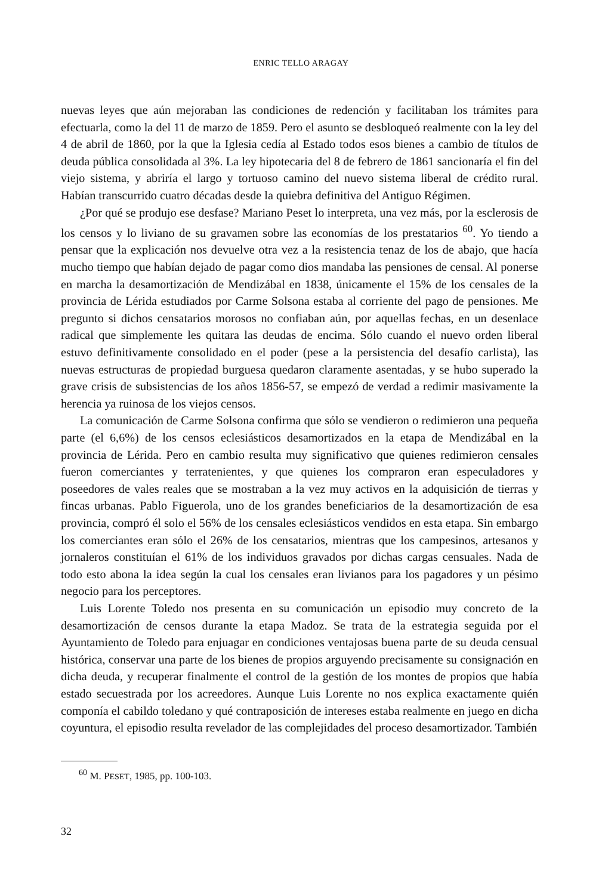ENRIC TELLO ARAGAY
nuevas leyes que aún mejoraban las condiciones de redención y facilitaban los trámites para efectuarla, como la del 11 de marzo de 1859. Pero el asunto se desbloqueó realmente con la ley del 4 de abril de 1860, por la que la Iglesia cedía al Estado todos esos bienes a cambio de títulos de deuda pública consolidada al 3%. La ley hipotecaria del 8 de febrero de 1861 sancionaría el fin del viejo sistema, y abriría el largo y tortuoso camino del nuevo sistema liberal de crédito rural. Habían transcurrido cuatro décadas desde la quiebra definitiva del Antiguo Régimen.
¿Por qué se produjo ese desfase? Mariano Peset lo interpreta, una vez más, por la esclerosis de los censos y lo liviano de su gravamen sobre las economías de los prestatarios <sup>60</sup>. Yo tiendo a pensar que la explicación nos devuelve otra vez a la resistencia tenaz de los de abajo, que hacía mucho tiempo que habían dejado de pagar como dios mandaba las pensiones de censal. Al ponerse en marcha la desamortización de Mendizábal en 1838, únicamente el 15% de los censales de la provincia de Lérida estudiados por Carme Solsona estaba al corriente del pago de pensiones. Me pregunto si dichos censatarios morosos no confiaban aún, por aquellas fechas, en un desenlace radical que simplemente les quitara las deudas de encima. Sólo cuando el nuevo orden liberal estuvo definitivamente consolidado en el poder (pese a la persistencia del desafío carlista), las nuevas estructuras de propiedad burguesa quedaron claramente asentadas, y se hubo superado la grave crisis de subsistencias de los años 1856-57, se empezó de verdad a redimir masivamente la herencia ya ruinosa de los viejos censos.
La comunicación de Carme Solsona confirma que sólo se vendieron o redimieron una pequeña parte (el 6,6%) de los censos eclesiásticos desamortizados en la etapa de Mendizábal en la provincia de Lérida. Pero en cambio resulta muy significativo que quienes redimieron censales fueron comerciantes y terratenientes, y que quienes los compraron eran especuladores y poseedores de vales reales que se mostraban a la vez muy activos en la adquisición de tierras y fincas urbanas. Pablo Figuerola, uno de los grandes beneficiarios de la desamortización de esa provincia, compró él solo el 56% de los censales eclesiásticos vendidos en esta etapa. Sin embargo los comerciantes eran sólo el 26% de los censatarios, mientras que los campesinos, artesanos y jornaleros constituían el 61% de los individuos gravados por dichas cargas censuales. Nada de todo esto abona la idea según la cual los censales eran livianos para los pagadores y un pésimo negocio para los perceptores.
Luis Lorente Toledo nos presenta en su comunicación un episodio muy concreto de la desamortización de censos durante la etapa Madoz. Se trata de la estrategia seguida por el Ayuntamiento de Toledo para enjuagar en condiciones ventajosas buena parte de su deuda censual histórica, conservar una parte de los bienes de propios arguyendo precisamente su consignación en dicha deuda, y recuperar finalmente el control de la gestión de los montes de propios que había estado secuestrada por los acreedores. Aunque Luis Lorente no nos explica exactamente quién componía el cabildo toledano y qué contraposición de intereses estaba realmente en juego en dicha coyuntura, el episodio resulta revelador de las complejidades del proceso desamortizador. También
<sup>60</sup> M. PESET, 1985, pp. 100-103.
32